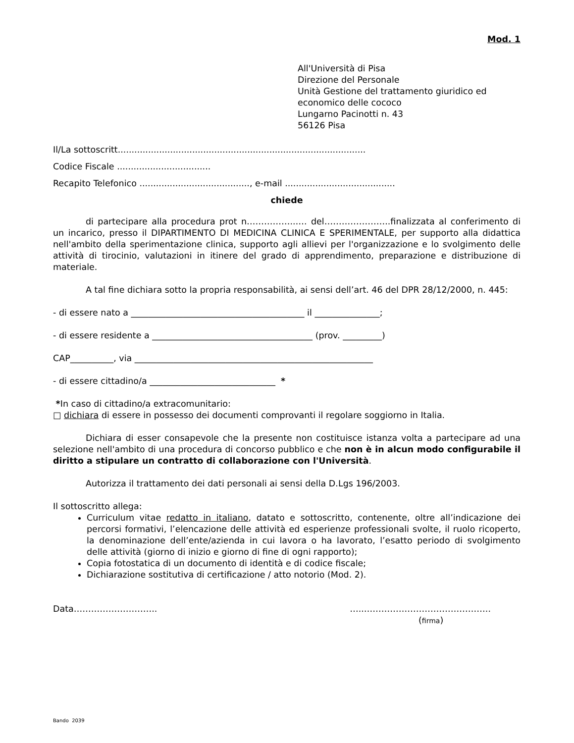Mod. 1
All'Università di Pisa
Direzione del Personale
Unità Gestione del trattamento giuridico ed economico delle cococo
Lungarno Pacinotti n. 43
56126 Pisa
Il/La sottoscritt..........................................................................................
Codice Fiscale ..................................
Recapito Telefonico ........................................, e-mail ........................................
chiede
di partecipare alla procedura prot n……………..…. del…………………..finalizzata al conferimento di un incarico, presso il DIPARTIMENTO DI MEDICINA CLINICA E SPERIMENTALE, per supporto alla didattica nell'ambito della sperimentazione clinica, supporto agli allievi per l'organizzazione e lo svolgimento delle attività di tirocinio, valutazioni in itinere del grado di apprendimento, preparazione e distribuzione di materiale.
A tal fine dichiara sotto la propria responsabilità, ai sensi dell’art. 46 del DPR 28/12/2000, n. 445:
- di essere nato a ________________________________________ il _______________;
- di essere residente a _____________________________________ (prov. _________)
CAP__________, via _______________________________________________________
- di essere cittadino/a _____________________________ *
*In caso di cittadino/a extracomunitario:
□ dichiara di essere in possesso dei documenti comprovanti il regolare soggiorno in Italia.
Dichiara di esser consapevole che la presente non costituisce istanza volta a partecipare ad una selezione nell'ambito di una procedura di concorso pubblico e che non è in alcun modo configurabile il diritto a stipulare un contratto di collaborazione con l'Università.
Autorizza il trattamento dei dati personali ai sensi della D.Lgs 196/2003.
Il sottoscritto allega:
Curriculum vitae redatto in italiano, datato e sottoscritto, contenente, oltre all’indicazione dei percorsi formativi, l’elencazione delle attività ed esperienze professionali svolte, il ruolo ricoperto, la denominazione dell’ente/azienda in cui lavora o ha lavorato, l’esatto periodo di svolgimento delle attività (giorno di inizio e giorno di fine di ogni rapporto);
Copia fotostatica di un documento di identità e di codice fiscale;
Dichiarazione sostitutiva di certificazione / atto notorio (Mod. 2).
Data……………………….. …..……………………………………..
(firma)
Bando 2039